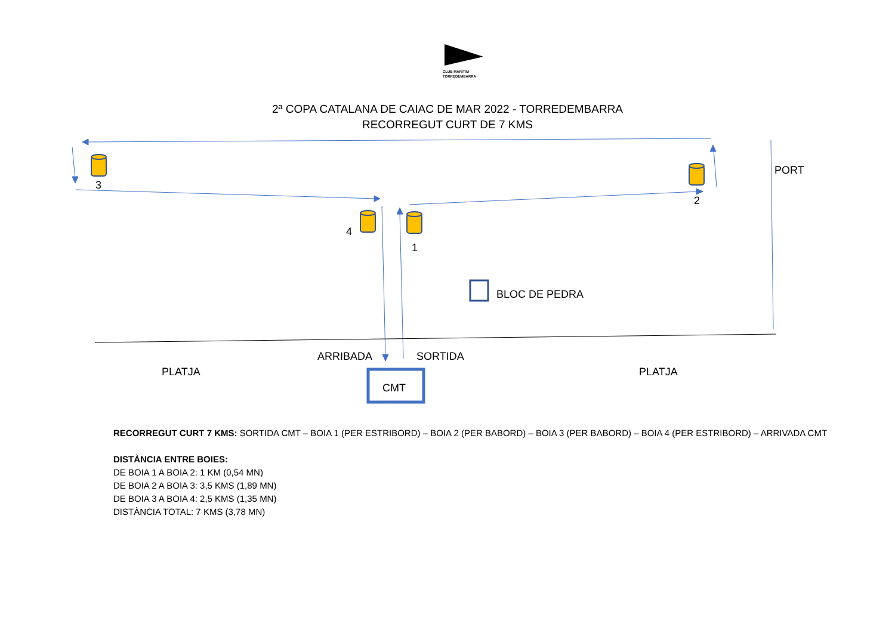CLUB MARÍTIM
TORREDEMBARRA
2ª COPA CATALANA DE CAIAC DE MAR 2022 - TORREDEMBARRA
RECORREGUT CURT DE 7 KMS
3
2
4
1
PORT
BLOC DE PEDRA
ARRIBADA SORTIDA
PLATJA PLATJA
CMT
RECORREGUT CURT 7 KMS: SORTIDA CMT – BOIA 1 (PER ESTRIBORD) – BOIA 2 (PER BABORD) – BOIA 3 (PER BABORD) – BOIA 4 (PER ESTRIBORD) – ARRIVADA CMT
DISTÀNCIA ENTRE BOIES:
DE BOIA 1 A BOIA 2: 1 KM (0,54 MN)
DE BOIA 2 A BOIA 3: 3,5 KMS (1,89 MN)
DE BOIA 3 A BOIA 4: 2,5 KMS (1,35 MN)
DISTÀNCIA TOTAL: 7 KMS (3,78 MN)